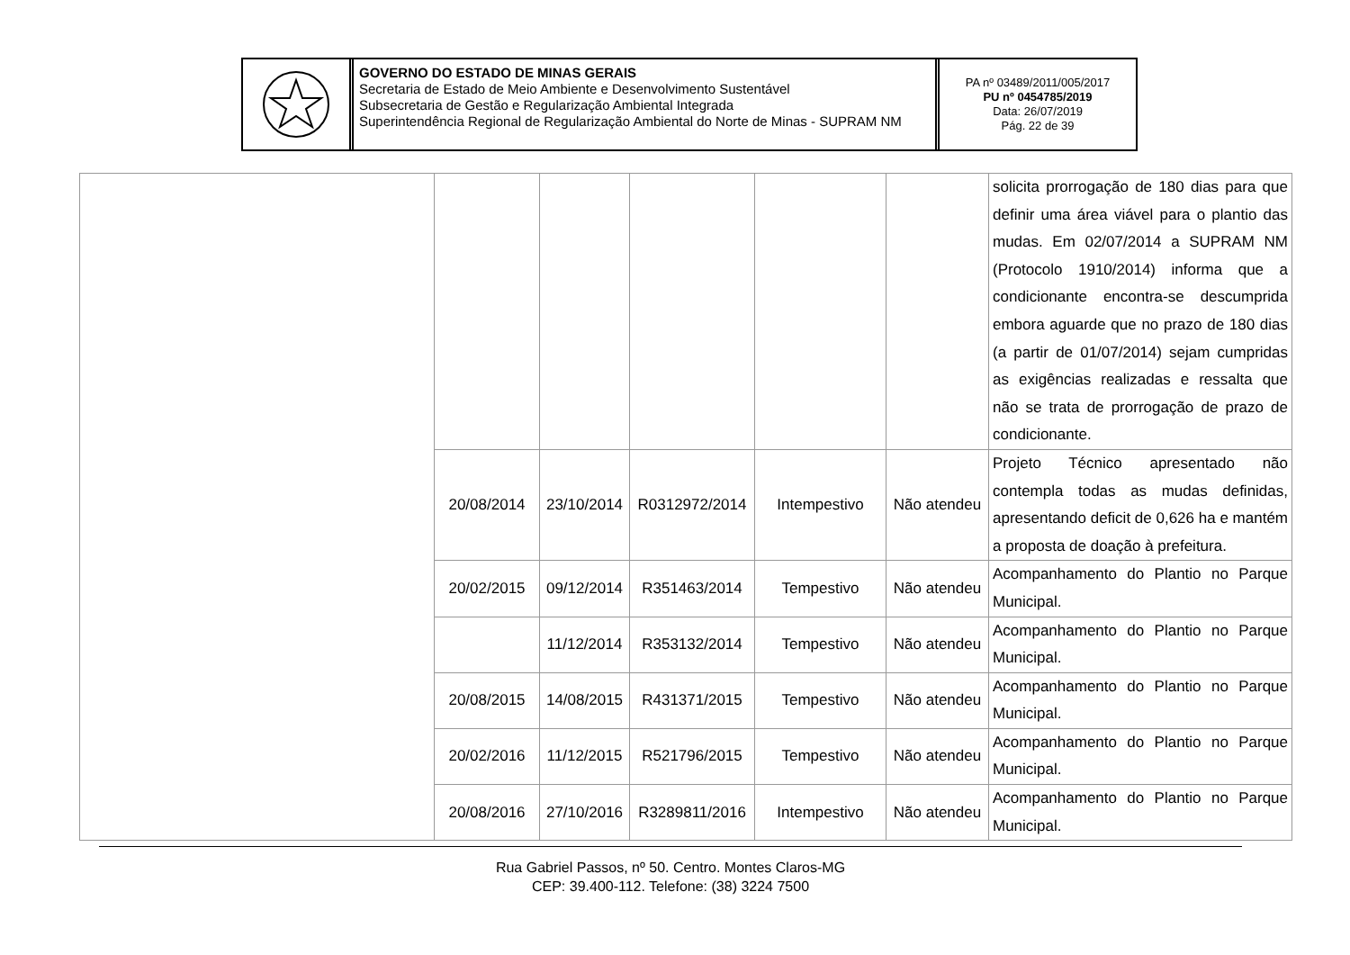GOVERNO DO ESTADO DE MINAS GERAIS
Secretaria de Estado de Meio Ambiente e Desenvolvimento Sustentável
Subsecretaria de Gestão e Regularização Ambiental Integrada
Superintendência Regional de Regularização Ambiental do Norte de Minas - SUPRAM NM
PA nº 03489/2011/005/2017
PU nº 0454785/2019
Data: 26/07/2019
Pág. 22 de 39
| | | | | | | solicita prorrogação de 180 dias para que definir uma área viável para o plantio das mudas. Em 02/07/2014 a SUPRAM NM (Protocolo 1910/2014) informa que a condicionante encontra-se descumprida embora aguarde que no prazo de 180 dias (a partir de 01/07/2014) sejam cumpridas as exigências realizadas e ressalta que não se trata de prorrogação de prazo de condicionante. |
| | 20/08/2014 | 23/10/2014 | R0312972/2014 | Intempestivo | Não atendeu | Projeto Técnico apresentado não contempla todas as mudas definidas, apresentando deficit de 0,626 ha e mantém a proposta de doação à prefeitura. |
| | 20/02/2015 | 09/12/2014 | R351463/2014 | Tempestivo | Não atendeu | Acompanhamento do Plantio no Parque Municipal. |
| | | 11/12/2014 | R353132/2014 | Tempestivo | Não atendeu | Acompanhamento do Plantio no Parque Municipal. |
| | 20/08/2015 | 14/08/2015 | R431371/2015 | Tempestivo | Não atendeu | Acompanhamento do Plantio no Parque Municipal. |
| | 20/02/2016 | 11/12/2015 | R521796/2015 | Tempestivo | Não atendeu | Acompanhamento do Plantio no Parque Municipal. |
| | 20/08/2016 | 27/10/2016 | R3289811/2016 | Intempestivo | Não atendeu | Acompanhamento do Plantio no Parque Municipal. |
Rua Gabriel Passos, nº 50. Centro. Montes Claros-MG
CEP: 39.400-112. Telefone: (38) 3224 7500